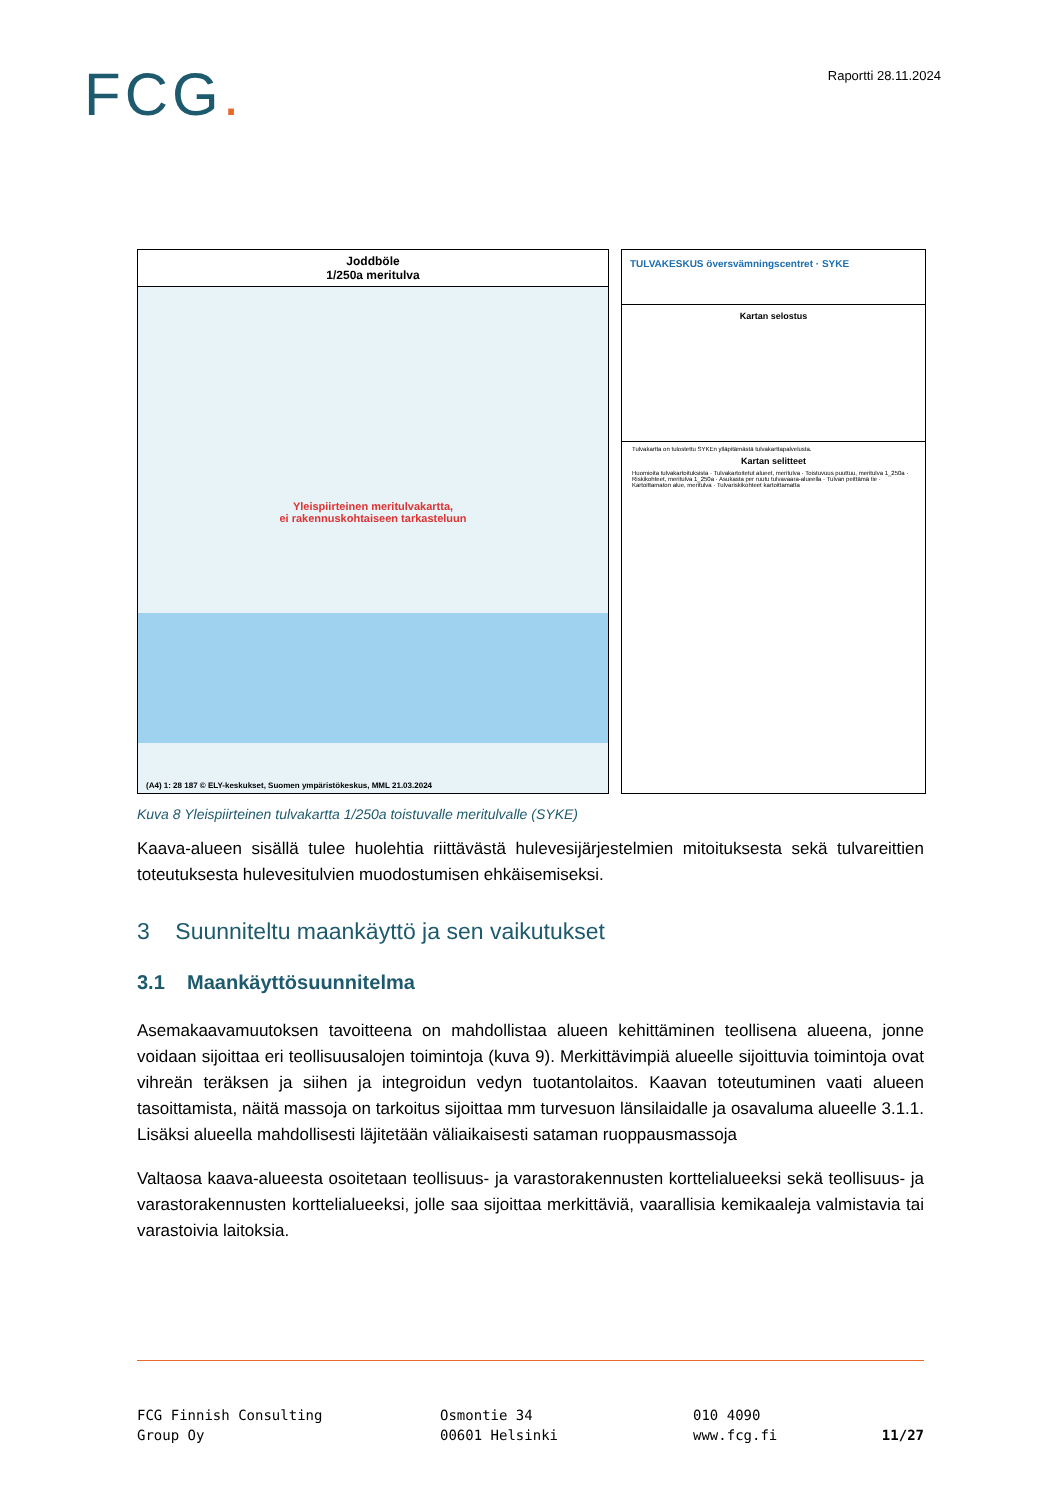FCG.
Raportti 28.11.2024
Joddböle
1/250a meritulva
Yleispiirteinen meritulvakartta,
ei rakennuskohtaiseen tarkasteluun
(A4) 1: 28 187 © ELY-keskukset, Suomen ympäristökeskus, MML 21.03.2024
TULVAKESKUS översvämningscentret · SYKE
Kartan selostus
Tulvakartta on tulostettu SYKEn ylläpitämästä tulvakarttapalvelusta.
Kartan selitteet
Huomioita tulvakartoituksista · Tulvakartoitetut alueet, meritulva · Toistuvuus puuttuu, meritulva 1_250a · Riskikohteet, meritulva 1_250a · Asukasta per ruutu tulvavaara-alueella · Tulvan peittämä tie · Kartoittamaton alue, meritulva · Tulvariskikohteet kartoittamatta
Kuva 8 Yleispiirteinen tulvakartta 1/250a toistuvalle meritulvalle (SYKE)
Kaava-alueen sisällä tulee huolehtia riittävästä hulevesijärjestelmien mitoituksesta sekä tulvareittien toteutuksesta hulevesitulvien muodostumisen ehkäisemiseksi.
3 Suunniteltu maankäyttö ja sen vaikutukset
3.1 Maankäyttösuunnitelma
Asemakaavamuutoksen tavoitteena on mahdollistaa alueen kehittäminen teollisena alueena, jonne voidaan sijoittaa eri teollisuusalojen toimintoja (kuva 9). Merkittävimpiä alueelle sijoittuvia toimintoja ovat vihreän teräksen ja siihen ja integroidun vedyn tuotantolaitos. Kaavan toteutuminen vaati alueen tasoittamista, näitä massoja on tarkoitus sijoittaa mm turvesuon länsilaidalle ja osavaluma alueelle 3.1.1. Lisäksi alueella mahdollisesti läjitetään väliaikaisesti sataman ruoppausmassoja
Valtaosa kaava-alueesta osoitetaan teollisuus- ja varastorakennusten korttelialueeksi sekä teollisuus- ja varastorakennusten korttelialueeksi, jolle saa sijoittaa merkittäviä, vaarallisia kemikaaleja valmistavia tai varastoivia laitoksia.
FCG Finnish Consulting
Group Oy
Osmontie 34
00601 Helsinki
010 4090
www.fcg.fi
11/27